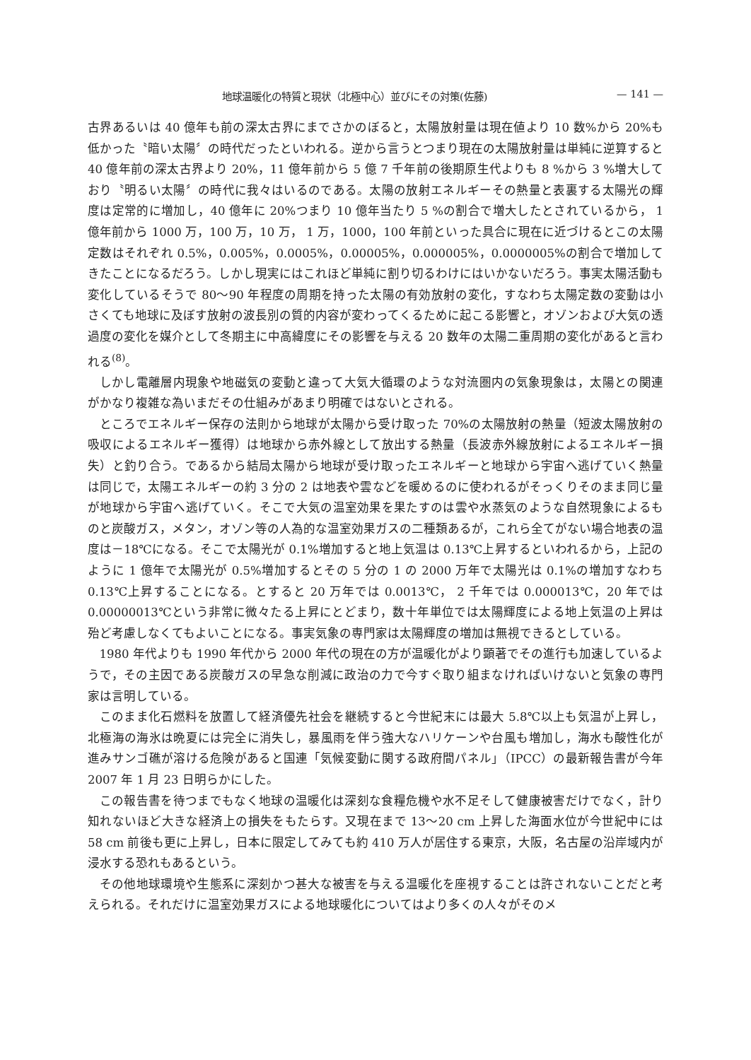地球温暖化の特質と現状（北極中心）並びにその対策(佐藤) — 141 —
古界あるいは 40 億年も前の深太古界にまでさかのぼると，太陽放射量は現在値より 10 数%から 20%も低かった〝暗い太陽〞の時代だったといわれる。逆から言うとつまり現在の太陽放射量は単純に逆算すると 40 億年前の深太古界より 20%，11 億年前から 5 億 7 千年前の後期原生代よりも 8 %から 3 %増大しており〝明るい太陽〞の時代に我々はいるのである。太陽の放射エネルギーその熱量と表裏する太陽光の輝度は定常的に増加し，40 億年に 20%つまり 10 億年当たり 5 %の割合で増大したとされているから， 1 億年前から 1000 万，100 万，10 万， 1 万，1000，100 年前といった具合に現在に近づけるとこの太陽定数はそれぞれ 0.5%，0.005%，0.0005%，0.00005%，0.000005%，0.0000005%の割合で増加してきたことになるだろう。しかし現実にはこれほど単純に割り切るわけにはいかないだろう。事実太陽活動も変化しているそうで 80～90 年程度の周期を持った太陽の有効放射の変化，すなわち太陽定数の変動は小さくても地球に及ぼす放射の波長別の質的内容が変わってくるために起こる影響と，オゾンおよび大気の透過度の変化を媒介として冬期主に中高緯度にその影響を与える 20 数年の太陽二重周期の変化があると言われる<sup>(8)</sup>。
しかし電離層内現象や地磁気の変動と違って大気大循環のような対流圏内の気象現象は，太陽との関連がかなり複雑な為いまだその仕組みがあまり明確ではないとされる。
ところでエネルギー保存の法則から地球が太陽から受け取った 70%の太陽放射の熱量（短波太陽放射の吸収によるエネルギー獲得）は地球から赤外線として放出する熱量（長波赤外線放射によるエネルギー損失）と釣り合う。であるから結局太陽から地球が受け取ったエネルギーと地球から宇宙へ逃げていく熱量は同じで，太陽エネルギーの約 3 分の 2 は地表や雲などを暖めるのに使われるがそっくりそのまま同じ量が地球から宇宙へ逃げていく。そこで大気の温室効果を果たすのは雲や水蒸気のような自然現象によるものと炭酸ガス，メタン，オゾン等の人為的な温室効果ガスの二種類あるが，これら全てがない場合地表の温度は－18℃になる。そこで太陽光が 0.1%増加すると地上気温は 0.13℃上昇するといわれるから，上記のように 1 億年で太陽光が 0.5%増加するとその 5 分の 1 の 2000 万年で太陽光は 0.1%の増加すなわち 0.13℃上昇することになる。とすると 20 万年では 0.0013℃， 2 千年では 0.000013℃，20 年では 0.00000013℃という非常に微々たる上昇にとどまり，数十年単位では太陽輝度による地上気温の上昇は殆ど考慮しなくてもよいことになる。事実気象の専門家は太陽輝度の増加は無視できるとしている。
1980 年代よりも 1990 年代から 2000 年代の現在の方が温暖化がより顕著でその進行も加速しているようで，その主因である炭酸ガスの早急な削減に政治の力で今すぐ取り組まなければいけないと気象の専門家は言明している。
このまま化石燃料を放置して経済優先社会を継続すると今世紀末には最大 5.8℃以上も気温が上昇し，北極海の海氷は晩夏には完全に消失し，暴風雨を伴う強大なハリケーンや台風も増加し，海水も酸性化が進みサンゴ礁が溶ける危険があると国連「気候変動に関する政府間パネル」（IPCC）の最新報告書が今年 2007 年 1 月 23 日明らかにした。
この報告書を待つまでもなく地球の温暖化は深刻な食糧危機や水不足そして健康被害だけでなく，計り知れないほど大きな経済上の損失をもたらす。又現在まで 13～20 cm 上昇した海面水位が今世紀中には 58 cm 前後も更に上昇し，日本に限定してみても約 410 万人が居住する東京，大阪，名古屋の沿岸域内が浸水する恐れもあるという。
その他地球環境や生態系に深刻かつ甚大な被害を与える温暖化を座視することは許されないことだと考えられる。それだけに温室効果ガスによる地球暖化についてはより多くの人々がそのメ